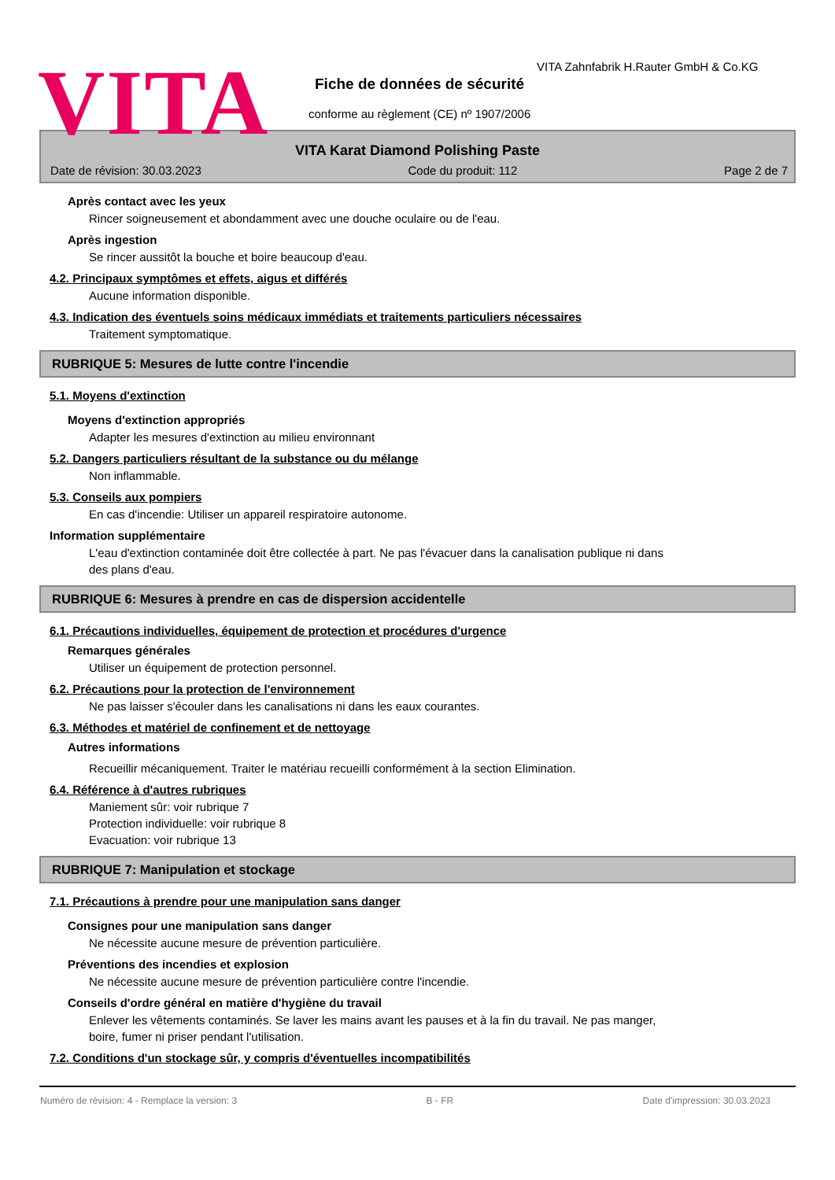VITA
VITA Zahnfabrik H.Rauter GmbH & Co.KG
Fiche de données de sécurité
conforme au règlement (CE) nº 1907/2006
VITA Karat Diamond Polishing Paste
Date de révision: 30.03.2023 Code du produit: 112 Page 2 de 7
Après contact avec les yeux
Rincer soigneusement et abondamment avec une douche oculaire ou de l'eau.
Après ingestion
Se rincer aussitôt la bouche et boire beaucoup d'eau.
4.2. Principaux symptômes et effets, aigus et différés
Aucune information disponible.
4.3. Indication des éventuels soins médicaux immédiats et traitements particuliers nécessaires
Traitement symptomatique.
RUBRIQUE 5: Mesures de lutte contre l'incendie
5.1. Moyens d'extinction
Moyens d'extinction appropriés
Adapter les mesures d'extinction au milieu environnant
5.2. Dangers particuliers résultant de la substance ou du mélange
Non inflammable.
5.3. Conseils aux pompiers
En cas d'incendie: Utiliser un appareil respiratoire autonome.
Information supplémentaire
L'eau d'extinction contaminée doit être collectée à part. Ne pas l'évacuer dans la canalisation publique ni dans
des plans d'eau.
RUBRIQUE 6: Mesures à prendre en cas de dispersion accidentelle
6.1. Précautions individuelles, équipement de protection et procédures d'urgence
Remarques générales
Utiliser un équipement de protection personnel.
6.2. Précautions pour la protection de l'environnement
Ne pas laisser s'écouler dans les canalisations ni dans les eaux courantes.
6.3. Méthodes et matériel de confinement et de nettoyage
Autres informations
Recueillir mécaniquement. Traiter le matériau recueilli conformément à la section Elimination.
6.4. Référence à d'autres rubriques
Maniement sûr: voir rubrique 7
Protection individuelle: voir rubrique 8
Evacuation: voir rubrique 13
RUBRIQUE 7: Manipulation et stockage
7.1. Précautions à prendre pour une manipulation sans danger
Consignes pour une manipulation sans danger
Ne nécessite aucune mesure de prévention particulière.
Préventions des incendies et explosion
Ne nécessite aucune mesure de prévention particulière contre l'incendie.
Conseils d'ordre général en matière d'hygiène du travail
Enlever les vêtements contaminés. Se laver les mains avant les pauses et à la fin du travail. Ne pas manger,
boire, fumer ni priser pendant l'utilisation.
7.2. Conditions d'un stockage sûr, y compris d'éventuelles incompatibilités
Numéro de révision: 4 - Remplace la version: 3 B - FR Date d'impression: 30.03.2023